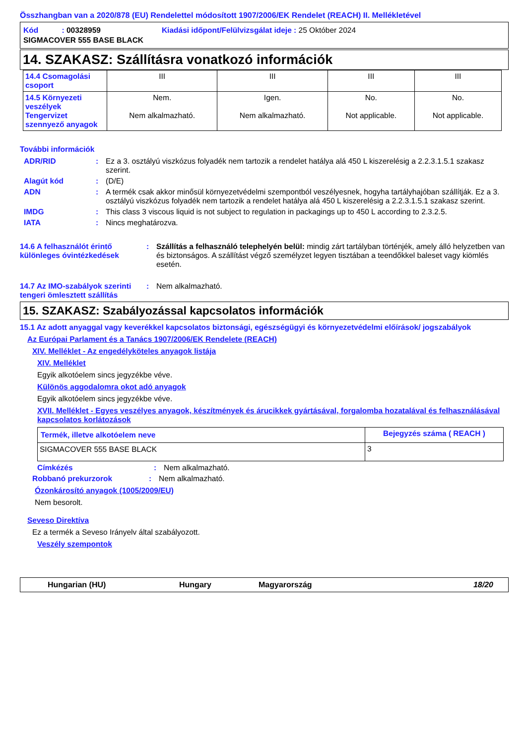Összhangban van a 2020/878 (EU) Rendelettel módosított 1907/2006/EK Rendelet (REACH) II. Mellékletével
| Kód : 00328959 | Kiadási időpont/Felülvizsgálat ideje : 25 Október 2024 |
| SIGMACOVER 555 BASE BLACK | |
14. SZAKASZ: Szállításra vonatkozó információk
| 14.4 Csomagolási csoport | III | III | III | III |
| 14.5 Környezeti veszélyek Tengervizet szennyező anyagok | Nem. Nem alkalmazható. | Igen. Nem alkalmazható. | No. Not applicable. | No. Not applicable. |
További információk
ADR/RID: Ez a 3. osztályú viszkózus folyadék nem tartozik a rendelet hatálya alá 450 L kiszerelésig a 2.2.3.1.5.1 szakasz szerint.
Alagút kód: (D/E)
ADN: A termék csak akkor minősül környezetvédelmi szempontból veszélyesnek, hogyha tartályhajóban szállítják. Ez a 3. osztályú viszkózus folyadék nem tartozik a rendelet hatálya alá 450 L kiszerelésig a 2.2.3.1.5.1 szakasz szerint.
IMDG: This class 3 viscous liquid is not subject to regulation in packagings up to 450 L according to 2.3.2.5.
IATA: Nincs meghatározva.
14.6 A felhasználót érintő különleges óvintézkedések: Szállítás a felhasználó telephelyén belül: mindig zárt tartályban történjék, amely álló helyzetben van és biztonságos. A szállítást végző személyzet legyen tisztában a teendőkkel baleset vagy kiömlés esetén.
14.7 Az IMO-szabályok szerinti tengeri ömlesztett szállítás: Nem alkalmazható.
15. SZAKASZ: Szabályozással kapcsolatos információk
15.1 Az adott anyaggal vagy keverékkel kapcsolatos biztonsági, egészségügyi és környezetvédelmi előírások/ jogszabályok
Az Európai Parlament és a Tanács 1907/2006/EK Rendelete (REACH)
XIV. Melléklet - Az engedélyköteles anyagok listája
XIV. Melléklet
Egyik alkotóelem sincs jegyzékbe véve.
Különös aggodalomra okot adó anyagok
Egyik alkotóelem sincs jegyzékbe véve.
XVII. Melléklet - Egyes veszélyes anyagok, készítmények és árucikkek gyártásával, forgalomba hozatalával és felhasználásával kapcsolatos korlátozások
| Termék, illetve alkotóelem neve | Bejegyzés száma ( REACH ) |
| SIGMACOVER 555 BASE BLACK | 3 |
Címkézés: Nem alkalmazható.
Robbanó prekurzorok: Nem alkalmazható.
Ózonkárosító anyagok (1005/2009/EU)
Nem besorolt.
Seveso Direktíva
Ez a termék a Seveso Irányelv által szabályozott.
Veszély szempontok
Hungarian (HU) Hungary Magyarország 18/20